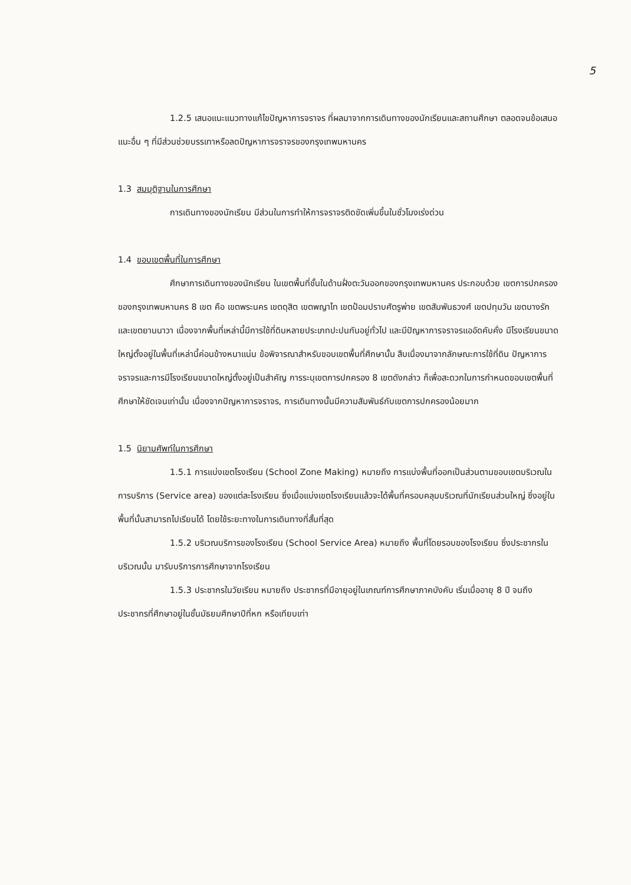5
1.2.5 เสนอแนะแนวทางแก้ไขปัญหาการจราจร ที่ผลมาจากการเดินทางของนักเรียนและสถานศึกษา ตลอดจนข้อเสนอแนะอื่น ๆ ที่มีส่วนช่วยบรรเทาหรือลดปัญหาการจราจรของกรุงเทพมหานคร
1.3 สมมุติฐานในการศึกษา
การเดินทางของนักเรียน มีส่วนในการทำให้การจราจรติดขัดเพิ่มขึ้นในชั่วโมงเร่งด่วน
1.4 ขอบเขตพื้นที่ในการศึกษา
ศึกษาการเดินทางของนักเรียน ในเขตพื้นที่ชั้นในด้านฝั่งตะวันออกของกรุงเทพมหานคร ประกอบด้วย เขตการปกครองของกรุงเทพมหานคร 8 เขต คือ เขตพระนคร เขตดุสิต เขตพญาไท เขตป้อมปราบศัตรูพ่าย เขตสัมพันธวงศ์ เขตปทุมวัน เขตบางรัก และเขตยานนาวา เนื่องจากพื้นที่เหล่านี้มีการใช้ที่ดินหลายประเภทปะปนกันอยู่ทั่วไป และมีปัญหาการจราจรแออัดคับคั่ง มีโรงเรียนขนาดใหญ่ตั้งอยู่ในพื้นที่เหล่านี้ค่อนข้างหนาแน่น ข้อพิจารณาสำหรับขอบเขตพื้นที่ศึกษานั้น สืบเนื่องมาจากลักษณะการใช้ที่ดิน ปัญหาการจราจรและการมีโรงเรียนขนาดใหญ่ตั้งอยู่เป็นสำคัญ การระบุเขตการปกครอง 8 เขตดังกล่าว ก็เพื่อสะดวกในการกำหนดขอบเขตพื้นที่ศึกษาให้ชัดเจนเท่านั้น เนื่องจากปัญหาการจราจร, การเดินทางนั้นมีความสัมพันธ์กับเขตการปกครองน้อยมาก
1.5 นิยามศัพท์ในการศึกษา
1.5.1 การแบ่งเขตโรงเรียน (School Zone Making) หมายถึง การแบ่งพื้นที่ออกเป็นส่วนตามขอบเขตบริเวณในการบริการ (Service area) ของแต่ละโรงเรียน ซึ่งเมื่อแบ่งเขตโรงเรียนแล้วจะได้พื้นที่ครอบคลุมบริเวณที่นักเรียนส่วนใหญ่ ซึ่งอยู่ในพื้นที่นั้นสามารถไปเรียนได้ โดยใช้ระยะทางในการเดินทางที่สั้นที่สุด
1.5.2 บริเวณบริการของโรงเรียน (School Service Area) หมายถึง พื้นที่โดยรอบของโรงเรียน ซึ่งประชากรในบริเวณนั้น มารับบริการการศึกษาจากโรงเรียน
1.5.3 ประชากรในวัยเรียน หมายถึง ประชากรที่มีอายุอยู่ในเกณฑ์การศึกษาภาคบังคับ เริ่มเมื่ออายุ 8 ปี จนถึงประชากรที่ศึกษาอยู่ในชั้นมัธยมศึกษาปีที่หก หรือเทียบเท่า